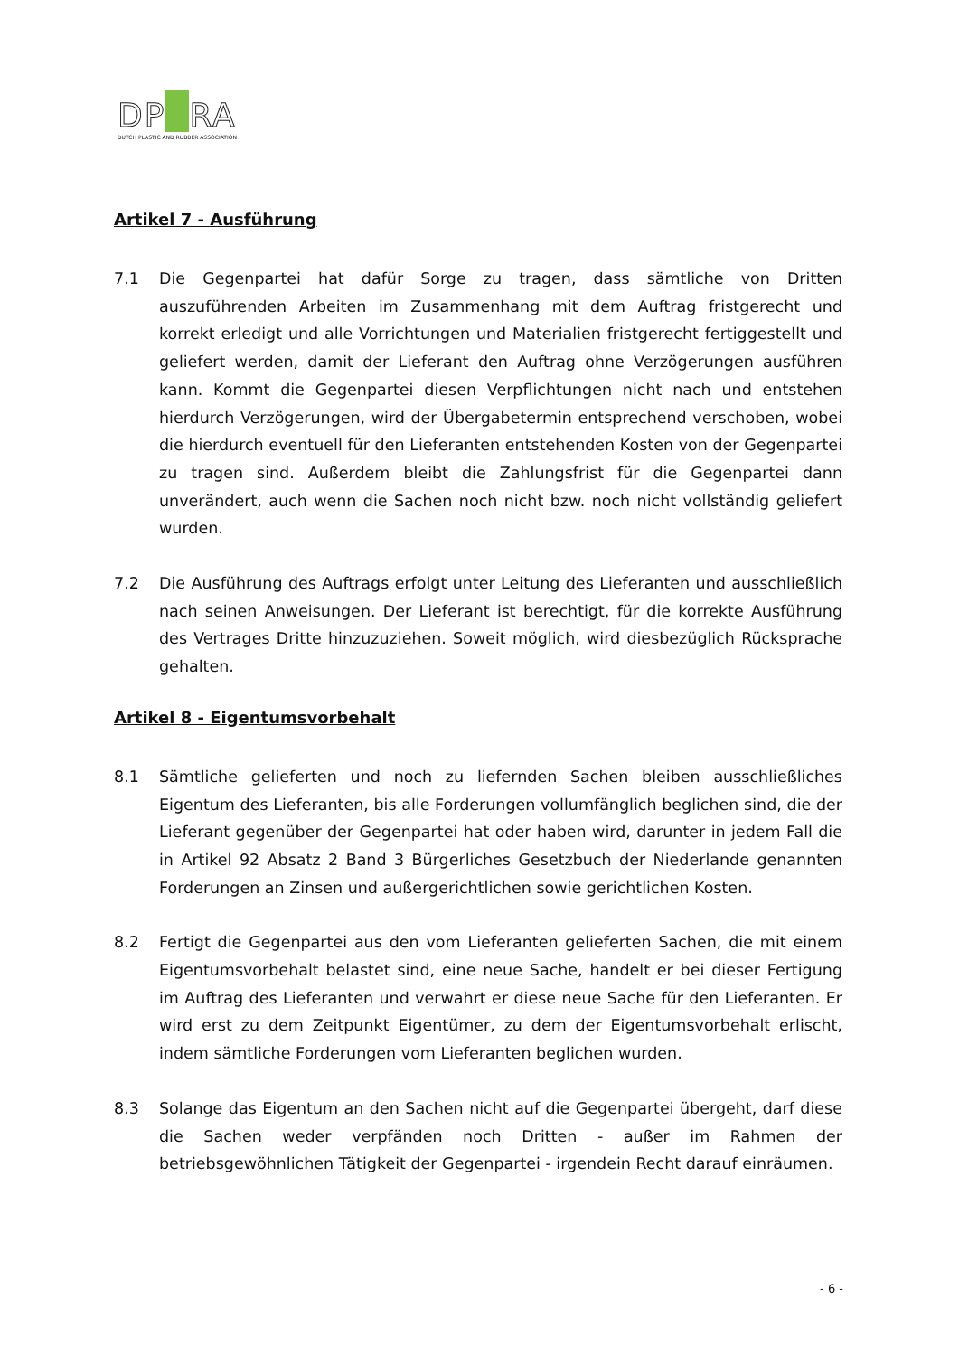DP RA
DUTCH PLASTIC AND RUBBER ASSOCIATION
Artikel 7 - Ausführung
7.1 Die Gegenpartei hat dafür Sorge zu tragen, dass sämtliche von Dritten auszuführenden Arbeiten im Zusammenhang mit dem Auftrag fristgerecht und korrekt erledigt und alle Vorrichtungen und Materialien fristgerecht fertiggestellt und geliefert werden, damit der Lieferant den Auftrag ohne Verzögerungen ausführen kann. Kommt die Gegenpartei diesen Verpflichtungen nicht nach und entstehen hierdurch Verzögerungen, wird der Übergabetermin entsprechend verschoben, wobei die hierdurch eventuell für den Lieferanten entstehenden Kosten von der Gegenpartei zu tragen sind. Außerdem bleibt die Zahlungsfrist für die Gegenpartei dann unverändert, auch wenn die Sachen noch nicht bzw. noch nicht vollständig geliefert wurden.
7.2 Die Ausführung des Auftrags erfolgt unter Leitung des Lieferanten und ausschließlich nach seinen Anweisungen. Der Lieferant ist berechtigt, für die korrekte Ausführung des Vertrages Dritte hinzuzuziehen. Soweit möglich, wird diesbezüglich Rücksprache gehalten.
Artikel 8 - Eigentumsvorbehalt
8.1 Sämtliche gelieferten und noch zu liefernden Sachen bleiben ausschließliches Eigentum des Lieferanten, bis alle Forderungen vollumfänglich beglichen sind, die der Lieferant gegenüber der Gegenpartei hat oder haben wird, darunter in jedem Fall die in Artikel 92 Absatz 2 Band 3 Bürgerliches Gesetzbuch der Niederlande genannten Forderungen an Zinsen und außergerichtlichen sowie gerichtlichen Kosten.
8.2 Fertigt die Gegenpartei aus den vom Lieferanten gelieferten Sachen, die mit einem Eigentumsvorbehalt belastet sind, eine neue Sache, handelt er bei dieser Fertigung im Auftrag des Lieferanten und verwahrt er diese neue Sache für den Lieferanten. Er wird erst zu dem Zeitpunkt Eigentümer, zu dem der Eigentumsvorbehalt erlischt, indem sämtliche Forderungen vom Lieferanten beglichen wurden.
8.3 Solange das Eigentum an den Sachen nicht auf die Gegenpartei übergeht, darf diese die Sachen weder verpfänden noch Dritten - außer im Rahmen der betriebsgewöhnlichen Tätigkeit der Gegenpartei - irgendein Recht darauf einräumen.
- 6 -